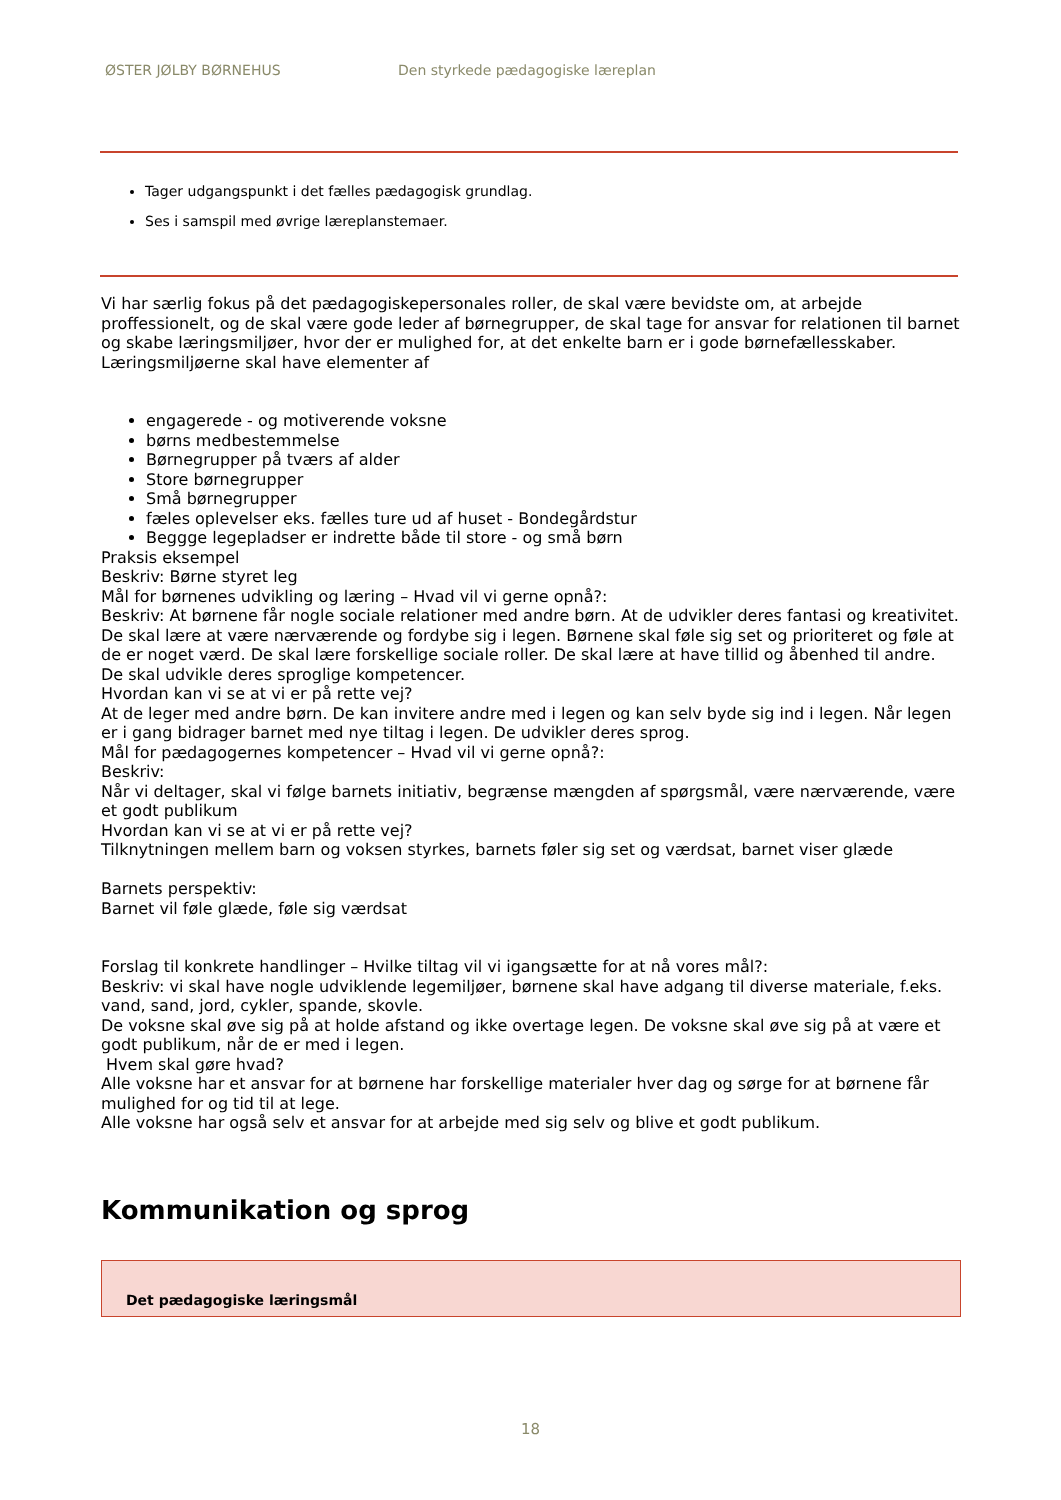ØSTER JØLBY BØRNEHUS
Den styrkede pædagogiske læreplan
Tager udgangspunkt i det fælles pædagogisk grundlag.
Ses i samspil med øvrige læreplanstemaer.
Vi har særlig fokus på det pædagogiskepersonales roller, de skal være bevidste om, at arbejde proffessionelt, og de skal være gode leder af børnegrupper, de skal tage for ansvar for relationen til barnet og skabe læringsmiljøer, hvor der er mulighed for, at det enkelte barn er i gode børnefællesskaber.
Læringsmiljøerne skal have elementer af
engagerede - og motiverende voksne
børns medbestemmelse
Børnegrupper på tværs af alder
Store børnegrupper
Små børnegrupper
fæles oplevelser eks. fælles ture ud af huset - Bondegårdstur
Beggge legepladser er indrette både til store - og små børn
Praksis eksempel
Beskriv: Børne styret leg
Mål for børnenes udvikling og læring – Hvad vil vi gerne opnå?:
Beskriv: At børnene får nogle sociale relationer med andre børn. At de udvikler deres fantasi og kreativitet. De skal lære at være nærværende og fordybe sig i legen. Børnene skal føle sig set og prioriteret og føle at de er noget værd. De skal lære forskellige sociale roller. De skal lære at have tillid og åbenhed til andre. De skal udvikle deres sproglige kompetencer.
Hvordan kan vi se at vi er på rette vej?
At de leger med andre børn. De kan invitere andre med i legen og kan selv byde sig ind i legen. Når legen er i gang bidrager barnet med nye tiltag i legen. De udvikler deres sprog.
Mål for pædagogernes kompetencer – Hvad vil vi gerne opnå?:
Beskriv:
Når vi deltager, skal vi følge barnets initiativ, begrænse mængden af spørgsmål, være nærværende, være et godt publikum
Hvordan kan vi se at vi er på rette vej?
Tilknytningen mellem barn og voksen styrkes, barnets føler sig set og værdsat, barnet viser glæde
Barnets perspektiv:
Barnet vil føle glæde, føle sig værdsat
Forslag til konkrete handlinger – Hvilke tiltag vil vi igangsætte for at nå vores mål?:
Beskriv: vi skal have nogle udviklende legemiljøer, børnene skal have adgang til diverse materiale, f.eks. vand, sand, jord, cykler, spande, skovle.
De voksne skal øve sig på at holde afstand og ikke overtage legen. De voksne skal øve sig på at være et godt publikum, når de er med i legen.
Hvem skal gøre hvad?
Alle voksne har et ansvar for at børnene har forskellige materialer hver dag og sørge for at børnene får mulighed for og tid til at lege.
Alle voksne har også selv et ansvar for at arbejde med sig selv og blive et godt publikum.
Kommunikation og sprog
Det pædagogiske læringsmål
18